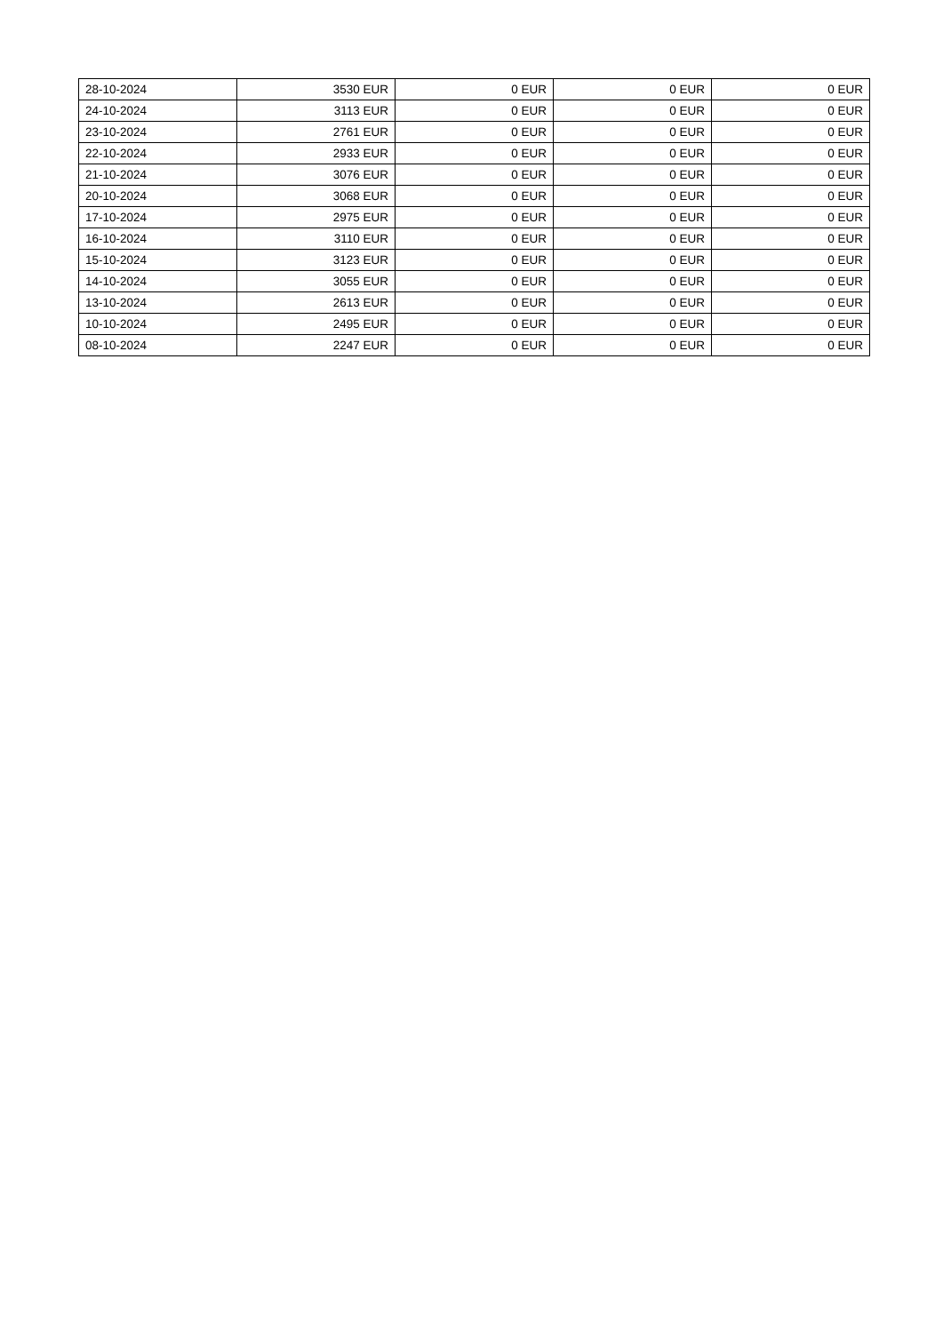| 28-10-2024 | 3530 EUR | 0 EUR | 0 EUR | 0 EUR |
| 24-10-2024 | 3113 EUR | 0 EUR | 0 EUR | 0 EUR |
| 23-10-2024 | 2761 EUR | 0 EUR | 0 EUR | 0 EUR |
| 22-10-2024 | 2933 EUR | 0 EUR | 0 EUR | 0 EUR |
| 21-10-2024 | 3076 EUR | 0 EUR | 0 EUR | 0 EUR |
| 20-10-2024 | 3068 EUR | 0 EUR | 0 EUR | 0 EUR |
| 17-10-2024 | 2975 EUR | 0 EUR | 0 EUR | 0 EUR |
| 16-10-2024 | 3110 EUR | 0 EUR | 0 EUR | 0 EUR |
| 15-10-2024 | 3123 EUR | 0 EUR | 0 EUR | 0 EUR |
| 14-10-2024 | 3055 EUR | 0 EUR | 0 EUR | 0 EUR |
| 13-10-2024 | 2613 EUR | 0 EUR | 0 EUR | 0 EUR |
| 10-10-2024 | 2495 EUR | 0 EUR | 0 EUR | 0 EUR |
| 08-10-2024 | 2247 EUR | 0 EUR | 0 EUR | 0 EUR |